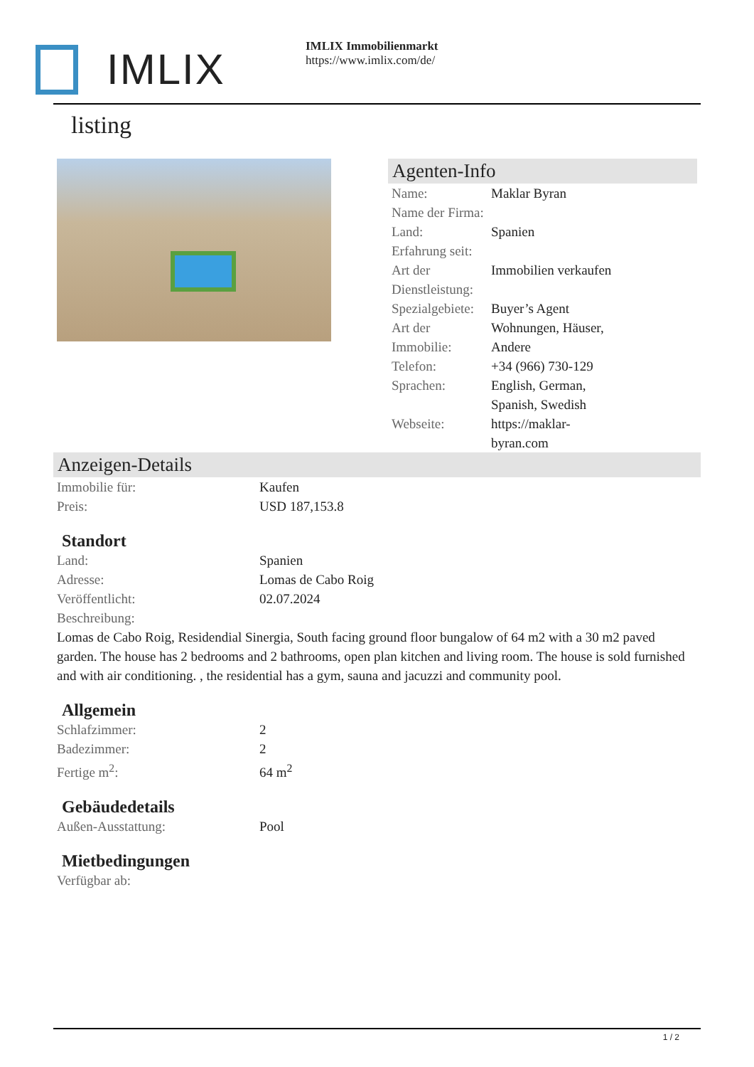IMLIX
IMLIX Immobilienmarkt
https://www.imlix.com/de/
listing
Agenten-Info
| Name: | Maklar Byran |
| Name der Firma: | |
| Land: | Spanien |
| Erfahrung seit: | |
| Art der Dienstleistung: | Immobilien verkaufen |
| Spezialgebiete: | Buyer’s Agent |
| Art der Immobilie: | Wohnungen, Häuser, Andere |
| Telefon: | +34 (966) 730-129 |
| Sprachen: | English, German, Spanish, Swedish |
| Webseite: | https://maklar- byran.com |
Anzeigen-Details
| Immobilie für: | Kaufen |
| Preis: | USD 187,153.8 |
Standort
| Land: | Spanien |
| Adresse: | Lomas de Cabo Roig |
| Veröffentlicht: | 02.07.2024 |
| Beschreibung: | |
Lomas de Cabo Roig, Residendial Sinergia, South facing ground floor bungalow of 64 m2 with a 30 m2 paved garden. The house has 2 bedrooms and 2 bathrooms, open plan kitchen and living room. The house is sold furnished and with air conditioning. , the residential has a gym, sauna and jacuzzi and community pool.
Allgemein
| Schlafzimmer: | 2 |
| Badezimmer: | 2 |
| Fertige m<sup>2</sup>: | 64 m<sup>2</sup> |
Gebäudedetails
| Außen-Ausstattung: | Pool |
Mietbedingungen
| Verfügbar ab: | |
1 / 2